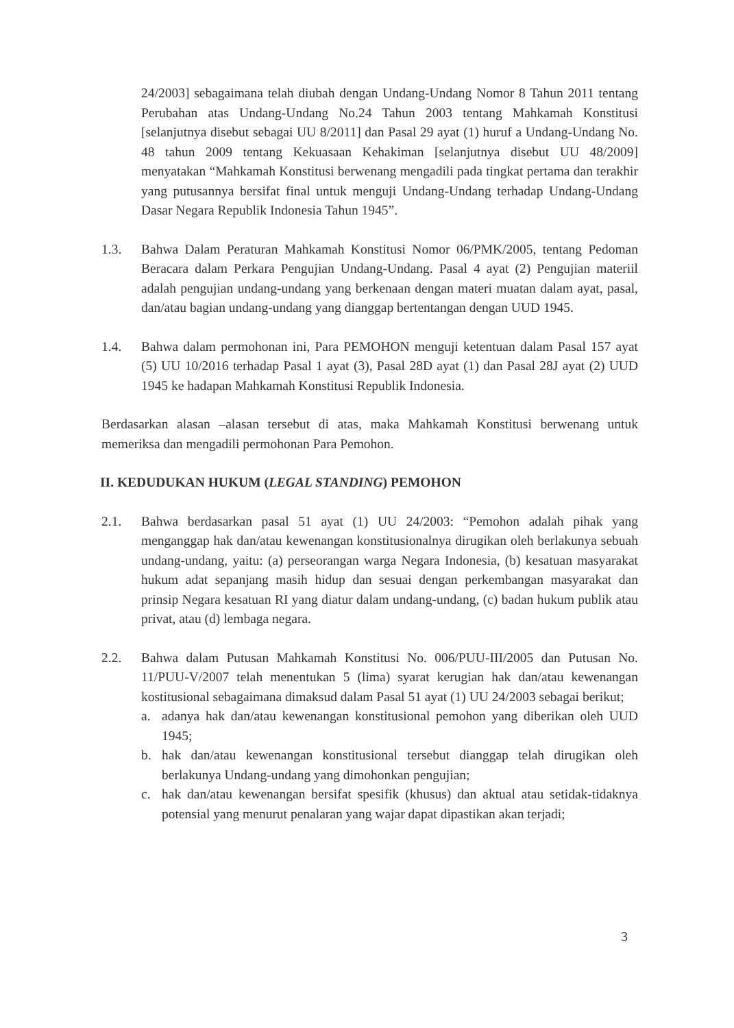24/2003] sebagaimana telah diubah dengan Undang-Undang Nomor 8 Tahun 2011 tentang Perubahan atas Undang-Undang No.24 Tahun 2003 tentang Mahkamah Konstitusi [selanjutnya disebut sebagai UU 8/2011] dan Pasal 29 ayat (1) huruf a Undang-Undang No. 48 tahun 2009 tentang Kekuasaan Kehakiman [selanjutnya disebut UU 48/2009] menyatakan “Mahkamah Konstitusi berwenang mengadili pada tingkat pertama dan terakhir yang putusannya bersifat final untuk menguji Undang-Undang terhadap Undang-Undang Dasar Negara Republik Indonesia Tahun 1945”.
1.3. Bahwa Dalam Peraturan Mahkamah Konstitusi Nomor 06/PMK/2005, tentang Pedoman Beracara dalam Perkara Pengujian Undang-Undang. Pasal 4 ayat (2) Pengujian materiil adalah pengujian undang-undang yang berkenaan dengan materi muatan dalam ayat, pasal, dan/atau bagian undang-undang yang dianggap bertentangan dengan UUD 1945.
1.4. Bahwa dalam permohonan ini, Para PEMOHON menguji ketentuan dalam Pasal 157 ayat (5) UU 10/2016 terhadap Pasal 1 ayat (3), Pasal 28D ayat (1) dan Pasal 28J ayat (2) UUD 1945 ke hadapan Mahkamah Konstitusi Republik Indonesia.
Berdasarkan alasan –alasan tersebut di atas, maka Mahkamah Konstitusi berwenang untuk memeriksa dan mengadili permohonan Para Pemohon.
II. KEDUDUKAN HUKUM (LEGAL STANDING) PEMOHON
2.1. Bahwa berdasarkan pasal 51 ayat (1) UU 24/2003: “Pemohon adalah pihak yang menganggap hak dan/atau kewenangan konstitusionalnya dirugikan oleh berlakunya sebuah undang-undang, yaitu: (a) perseorangan warga Negara Indonesia, (b) kesatuan masyarakat hukum adat sepanjang masih hidup dan sesuai dengan perkembangan masyarakat dan prinsip Negara kesatuan RI yang diatur dalam undang-undang, (c) badan hukum publik atau privat, atau (d) lembaga negara.
2.2. Bahwa dalam Putusan Mahkamah Konstitusi No. 006/PUU-III/2005 dan Putusan No. 11/PUU-V/2007 telah menentukan 5 (lima) syarat kerugian hak dan/atau kewenangan kostitusional sebagaimana dimaksud dalam Pasal 51 ayat (1) UU 24/2003 sebagai berikut;
a. adanya hak dan/atau kewenangan konstitusional pemohon yang diberikan oleh UUD 1945;
b. hak dan/atau kewenangan konstitusional tersebut dianggap telah dirugikan oleh berlakunya Undang-undang yang dimohonkan pengujian;
c. hak dan/atau kewenangan bersifat spesifik (khusus) dan aktual atau setidak-tidaknya potensial yang menurut penalaran yang wajar dapat dipastikan akan terjadi;
3